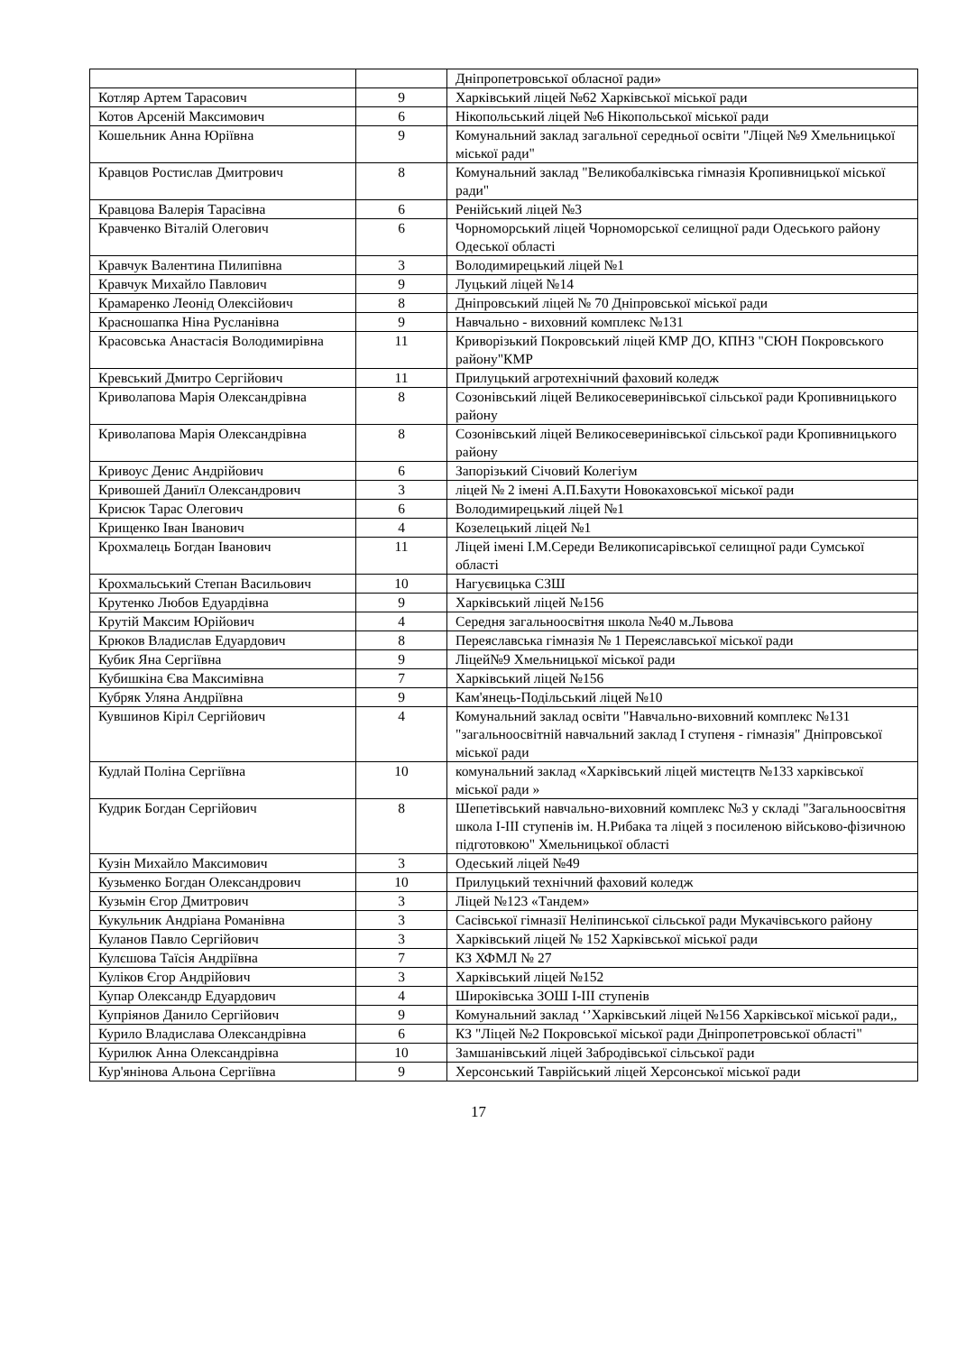| | | Дніпропетровської обласної ради» |
| Котляр Артем Тарасович | 9 | Харківський ліцей №62 Харківської міської ради |
| Котов Арсеній Максимович | 6 | Нікопольський ліцей №6 Нікопольської міської ради |
| Кошельник Анна Юріївна | 9 | Комунальний заклад загальної середньої освіти "Ліцей №9 Хмельницької міської ради" |
| Кравцов Ростислав Дмитрович | 8 | Комунальний заклад "Великобалківська гімназія Кропивницької міської ради" |
| Кравцова Валерія Тарасівна | 6 | Ренійський ліцей №3 |
| Кравченко Віталій Олегович | 6 | Чорноморський ліцей Чорноморської селищної ради Одеського району Одеської області |
| Кравчук Валентина Пилипівна | 3 | Володимирецький ліцей №1 |
| Кравчук Михайло Павлович | 9 | Луцький ліцей №14 |
| Крамаренко Леонід Олексійович | 8 | Дніпровський ліцей № 70 Дніпровської міської ради |
| Красношапка Ніна Русланівна | 9 | Навчально - виховний комплекс №131 |
| Красовська Анастасія Володимирівна | 11 | Криворізький Покровський ліцей КМР ДО, КПНЗ "СЮН Покровського району"КМР |
| Кревський Дмитро Сергійович | 11 | Прилуцький агротехнічний фаховий коледж |
| Криволапова Марія Олександрівна | 8 | Созонівський ліцей Великосеверинівської сільської ради Кропивницького району |
| Криволапова Марія Олександрівна | 8 | Созонівський ліцей Великосеверинівської сільської ради Кропивницького району |
| Кривоус Денис Андрійович | 6 | Запорізький Січовий Колегіум |
| Кривошей Даниїл Олександрович | 3 | ліцей № 2 імені А.П.Бахути Новокаховської міської ради |
| Крисюк Тарас Олегович | 6 | Володимирецький ліцей №1 |
| Крищенко Іван Іванович | 4 | Козелецький ліцей №1 |
| Крохмалець Богдан Іванович | 11 | Ліцей імені І.М.Середи Великописарівської селищної ради Сумської області |
| Крохмальський Степан Васильович | 10 | Нагуєвицька СЗШ |
| Крутенко Любов Едуардівна | 9 | Харківський ліцей №156 |
| Крутій Максим Юрійович | 4 | Середня загальноосвітня школа №40 м.Львова |
| Крюков Владислав Едуардович | 8 | Переяславська гімназія № 1 Переяславської міської ради |
| Кубик Яна Сергіївна | 9 | Ліцей№9 Хмельницької міської ради |
| Кубишкіна Єва Максимівна | 7 | Харківський ліцей №156 |
| Кубряк Уляна Андріївна | 9 | Кам'янець-Подільський ліцей №10 |
| Кувшинов Кіріл Сергійович | 4 | Комунальний заклад освіти "Навчально-виховний комплекс №131 "загальноосвітній навчальний заклад І ступеня - гімназія" Дніпровської міської ради |
| Кудлай Поліна Сергіївна | 10 | комунальний заклад «Харківський ліцей мистецтв №133 харківської міської ради » |
| Кудрик Богдан Сергійович | 8 | Шепетівський навчально-виховний комплекс №3 у складі "Загальноосвітня школа І-ІІІ ступенів ім. Н.Рибака та ліцей з посиленою військово-фізичною підготовкою" Хмельницької області |
| Кузін Михайло Максимович | 3 | Одеський ліцей №49 |
| Кузьменко Богдан Олександрович | 10 | Прилуцький технічний фаховий коледж |
| Кузьмін Єгор Дмитрович | 3 | Ліцей №123 «Тандем» |
| Кукульник Андріана Романівна | 3 | Сасівської гімназії Неліпинської сільської ради Мукачівського району |
| Куланов Павло Сергійович | 3 | Харківський ліцей № 152 Харківської міської ради |
| Кулєшова Таїсія Андріївна | 7 | КЗ ХФМЛ № 27 |
| Куліков Єгор Андрійович | 3 | Харківський ліцей №152 |
| Купар Олександр Едуардович | 4 | Широківська ЗОШ І-ІІІ ступенів |
| Купріянов Данило Сергійович | 9 | Комунальний заклад ‘’Харківський ліцей №156 Харківської міської ради,, |
| Курило Владислава Олександрівна | 6 | КЗ "Ліцей №2 Покровської міської ради Дніпропетровської області" |
| Курилюк Анна Олександрівна | 10 | Замшанівський ліцей Забродівської сільської ради |
| Кур'янінова Альона Сергіївна | 9 | Херсонський Таврійський ліцей Херсонської міської ради |
17